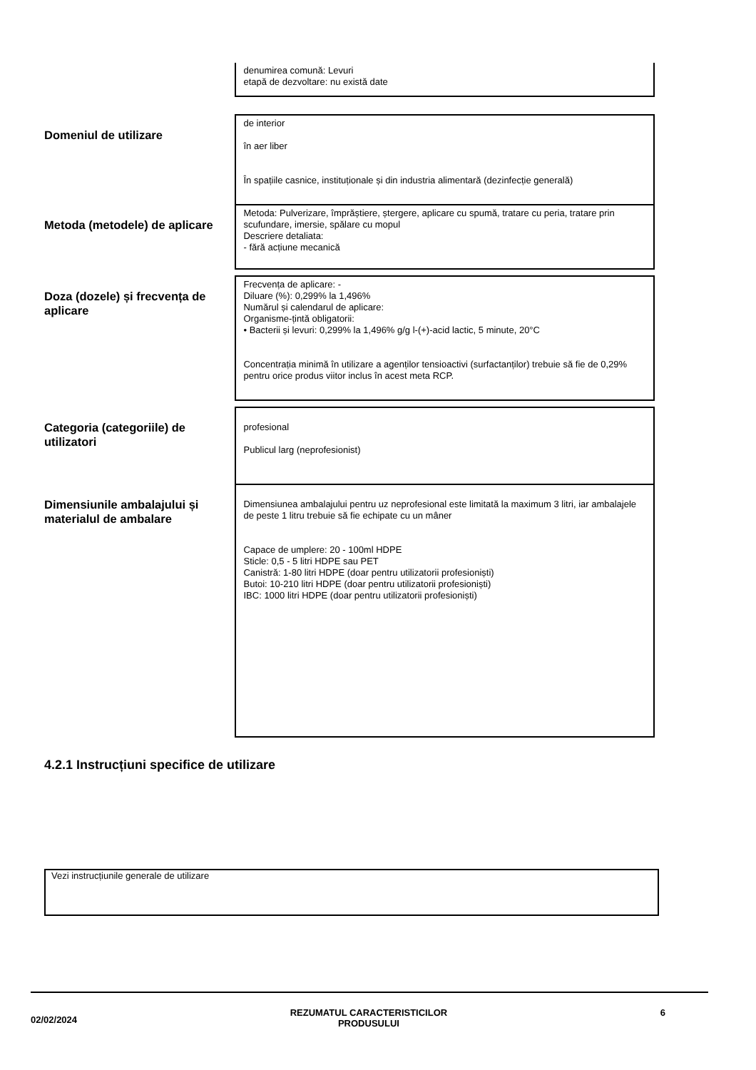| | denumirea comună: Levuri etapă de dezvoltare: nu există date |
| Domeniul de utilizare | de interior în aer liber În spațiile casnice, instituționale și din industria alimentară (dezinfecție generală) |
| Metoda (metodele) de aplicare | Metoda: Pulverizare, împrăștiere, ștergere, aplicare cu spumă, tratare cu peria, tratare prin scufundare, imersie, spălare cu mopul Descriere detaliata: - fără acțiune mecanică |
| Doza (dozele) și frecvența de aplicare | Frecvența de aplicare: - Diluare (%): 0,299% la 1,496% Numărul și calendarul de aplicare: Organisme-țintă obligatorii: • Bacterii și levuri: 0,299% la 1,496% g/g l-(+)-acid lactic, 5 minute, 20°C Concentrația minimă în utilizare a agenților tensioactivi (surfactanților) trebuie să fie de 0,29% pentru orice produs viitor inclus în acest meta RCP. |
| Categoria (categoriile) de utilizatori | profesional Publicul larg (neprofesionist) |
| Dimensiunile ambalajului și materialul de ambalare | Dimensiunea ambalajului pentru uz neprofesional este limitată la maximum 3 litri, iar ambalajele de peste 1 litru trebuie să fie echipate cu un mâner Capace de umplere: 20 - 100ml HDPE Sticle: 0,5 - 5 litri HDPE sau PET Canistră: 1-80 litri HDPE (doar pentru utilizatorii profesioniști) Butoi: 10-210 litri HDPE (doar pentru utilizatorii profesioniști) IBC: 1000 litri HDPE (doar pentru utilizatorii profesioniști) |
4.2.1 Instrucțiuni specifice de utilizare
Vezi instrucțiunile generale de utilizare
02/02/2024 REZUMATUL CARACTERISTICILOR
PRODUSULUI 6